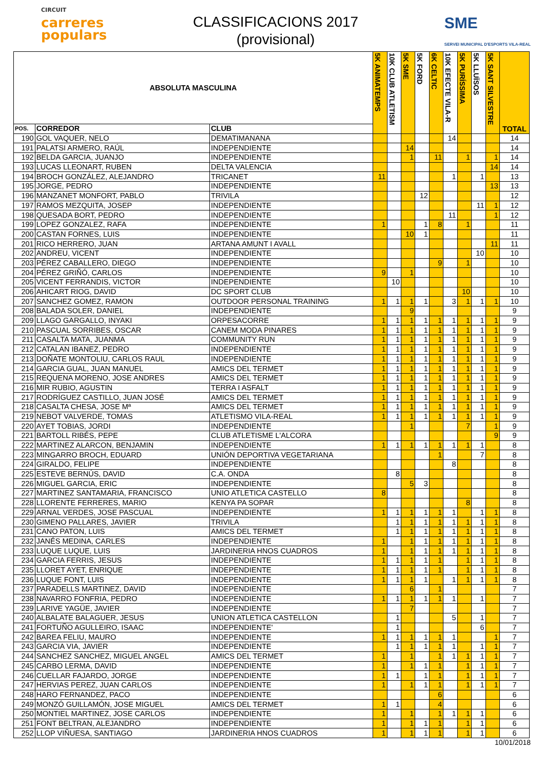CIRCUIT
carreres
populars
CLASSIFICACIONS 2017
(provisional)
SME
SERVEI MUNICIPAL D'ESPORTS VILA-REAL
| ABSOLUTA MASCULINA | | | 5K ANIMATEMPS | 10K CLUB ATLETISM | 5K SME | 5K FORD | 6K CELTIC | 10K EFECTE VILA-R | 5K PURÍSSIMA | 5K LLUÏSOS | 5K SANT SILVESTRE | TOTAL |
| --- | --- | --- | --- | --- | --- | --- | --- | --- | --- | --- | --- | --- |
| POS. | CORREDOR | CLUB | | | | | | | | | | |
| 190 | GOL VAQUER, NELO | DEMATIMANANA | | | | | | 14 | | | | 14 |
| 191 | PALATSI ARMERO, RAÚL | INDEPENDIENTE | | | 14 | | | | | | | 14 |
| 192 | BELDA GARCIA, JUANJO | INDEPENDIENTE | | | 1 | | 11 | | 1 | | 1 | 14 |
| 193 | LUCAS LLEONART, RUBEN | DELTA VALENCIA | | | | | | | | | 14 | 14 |
| 194 | BROCH GONZÁLEZ, ALEJANDRO | TRICANET | 11 | | | | | 1 | | 1 | | 13 |
| 195 | JORGE, PEDRO | INDEPENDIENTE | | | | | | | | | 13 | 13 |
| 196 | MANZANET MONFORT, PABLO | TRIVILA | | | | 12 | | | | | | 12 |
| 197 | RAMOS MEZQUITA, JOSEP | INDEPENDIENTE | | | | | | | | 11 | 1 | 12 |
| 198 | QUESADA BORT, PEDRO | INDEPENDIENTE | | | | | | 11 | | | 1 | 12 |
| 199 | LOPEZ GONZALEZ, RAFA | INDEPENDIENTE | 1 | | | 1 | 8 | | 1 | | | 11 |
| 200 | CASTAN FORNES, LUIS | INDEPENDIENTE | | | 10 | 1 | | | | | | 11 |
| 201 | RICO HERRERO, JUAN | ARTANA AMUNT I AVALL | | | | | | | | | 11 | 11 |
| 202 | ANDREU, VICENT | INDEPENDIENTE | | | | | | | | 10 | | 10 |
| 203 | PÉREZ CABALLERO, DIEGO | INDEPENDIENTE | | | | | 9 | | 1 | | | 10 |
| 204 | PÉREZ GRIÑÓ, CARLOS | INDEPENDIENTE | 9 | | 1 | | | | | | | 10 |
| 205 | VICENT FERRANDIS, VICTOR | INDEPENDIENTE | | 10 | | | | | | | | 10 |
| 206 | AHICART RIOG, DAVID | DC SPORT CLUB | | | | | | | 10 | | | 10 |
| 207 | SANCHEZ GOMEZ, RAMON | OUTDOOR PERSONAL TRAINING | 1 | 1 | 1 | 1 | | 3 | 1 | 1 | 1 | 10 |
| 208 | BALADA SOLER, DANIEL | INDEPENDIENTE | | | 9 | | | | | | | 9 |
| 209 | LLAGO GARGALLO, INYAKI | ORPESACORRE | 1 | 1 | 1 | 1 | 1 | 1 | 1 | 1 | 1 | 9 |
| 210 | PASCUAL SORRIBES, OSCAR | CANEM MODA PINARES | 1 | 1 | 1 | 1 | 1 | 1 | 1 | 1 | 1 | 9 |
| 211 | CASALTA MATA, JUANMA | COMMUNITY RUN | 1 | 1 | 1 | 1 | 1 | 1 | 1 | 1 | 1 | 9 |
| 212 | CATALAN IBANEZ, PEDRO | INDEPENDIENTE | 1 | 1 | 1 | 1 | 1 | 1 | 1 | 1 | 1 | 9 |
| 213 | DOÑATE MONTOLIU, CARLOS RAUL | INDEPENDIENTE | 1 | 1 | 1 | 1 | 1 | 1 | 1 | 1 | 1 | 9 |
| 214 | GARCIA GUAL, JUAN MANUEL | AMICS DEL TERMET | 1 | 1 | 1 | 1 | 1 | 1 | 1 | 1 | 1 | 9 |
| 215 | REQUENA MORENO, JOSE ANDRES | AMICS DEL TERMET | 1 | 1 | 1 | 1 | 1 | 1 | 1 | 1 | 1 | 9 |
| 216 | MIR RUBIO, AGUSTIN | TERRA I ASFALT | 1 | 1 | 1 | 1 | 1 | 1 | 1 | 1 | 1 | 9 |
| 217 | RODRÍGUEZ CASTILLO, JUAN JOSÉ | AMICS DEL TERMET | 1 | 1 | 1 | 1 | 1 | 1 | 1 | 1 | 1 | 9 |
| 218 | CASALTA CHESA, JOSE Mª | AMICS DEL TERMET | 1 | 1 | 1 | 1 | 1 | 1 | 1 | 1 | 1 | 9 |
| 219 | NEBOT VALVERDE, TOMAS | ATLETISMO VILA-REAL | 1 | 1 | 1 | 1 | 1 | 1 | 1 | 1 | 1 | 9 |
| 220 | AYET TOBIAS, JORDI | INDEPENDIENTE | | | 1 | | | | 7 | | 1 | 9 |
| 221 | BARTOLL RIBÉS, PEPE | CLUB ATLETISME L'ALCORA | | | | | | | | | 9 | 9 |
| 222 | MARTINEZ ALARCON, BENJAMIN | INDEPENDIENTE | 1 | 1 | 1 | 1 | 1 | 1 | 1 | 1 | | 8 |
| 223 | MINGARRO BROCH, EDUARD | UNIÓN DEPORTIVA VEGETARIANA | | | | | 1 | | | 7 | | 8 |
| 224 | GIRALDO, FELIPE | INDEPENDIENTE | | | | | | 8 | | | | 8 |
| 225 | ESTEVE BERNÚS, DAVID | C.A. ONDA | | 8 | | | | | | | | 8 |
| 226 | MIGUEL GARCIA, ERIC | INDEPENDIENTE | | | 5 | 3 | | | | | | 8 |
| 227 | MARTINEZ SANTAMARIA, FRANCISCO | UNIO ATLETICA CASTELLO | 8 | | | | | | | | | 8 |
| 228 | LLORENTE FERRERES, MARIO | KENYA PA SOPAR | | | | | | | 8 | | | 8 |
| 229 | ARNAL VERDES, JOSE PASCUAL | INDEPENDIENTE | 1 | 1 | 1 | 1 | 1 | 1 | | 1 | 1 | 8 |
| 230 | GIMENO PALLARES, JAVIER | TRIVILA | | 1 | 1 | 1 | 1 | 1 | 1 | 1 | 1 | 8 |
| 231 | CANO PATON, LUIS | AMICS DEL TERMET | | 1 | 1 | 1 | 1 | 1 | 1 | 1 | 1 | 8 |
| 232 | JANÉS MEDINA, CARLES | INDEPENDIENTE | 1 | | 1 | 1 | 1 | 1 | 1 | 1 | 1 | 8 |
| 233 | LUQUE LUQUE, LUIS | JARDINERIA HNOS CUADROS | 1 | | 1 | 1 | 1 | 1 | 1 | 1 | 1 | 8 |
| 234 | GARCIA FERRIS, JESUS | INDEPENDIENTE | 1 | 1 | 1 | 1 | 1 | | 1 | 1 | 1 | 8 |
| 235 | LLORET AYET, ENRIQUE | INDEPENDIENTE | 1 | 1 | 1 | 1 | 1 | | 1 | 1 | 1 | 8 |
| 236 | LUQUE FONT, LUIS | INDEPENDIENTE | 1 | 1 | 1 | 1 | | 1 | 1 | 1 | 1 | 8 |
| 237 | PARADELLS MARTINEZ, DAVID | INDEPENDIENTE | | | 6 | | 1 | | | | | 7 |
| 238 | NAVARRO FONFRIA, PEDRO | INDEPENDIENTE | 1 | 1 | 1 | 1 | 1 | 1 | | 1 | | 7 |
| 239 | LARIVE YAGÜE, JAVIER | INDEPENDIENTE | | | 7 | | | | | | | 7 |
| 240 | ALBALATE BALAGUER, JESUS | UNION ATLETICA CASTELLON | | 1 | | | | 5 | | 1 | | 7 |
| 241 | FORTUÑO AGULLEIRO, ISAAC | INDEPENDIENTE' | | 1 | | | | | | 6 | | 7 |
| 242 | BAREA FELIU, MAURO | INDEPENDIENTE | 1 | 1 | 1 | 1 | 1 | 1 | | | 1 | 7 |
| 243 | GARCIA VIA, JAVIER | INDEPENDIENTE | | 1 | 1 | 1 | 1 | 1 | | 1 | 1 | 7 |
| 244 | SANCHEZ SANCHEZ, MIGUEL ANGEL | AMICS DEL TERMET | 1 | | 1 | | 1 | 1 | 1 | 1 | 1 | 7 |
| 245 | CARBO LERMA, DAVID | INDEPENDIENTE | 1 | | 1 | 1 | 1 | | 1 | 1 | 1 | 7 |
| 246 | CUELLAR FAJARDO, JORGE | INDEPENDIENTE | 1 | 1 | | 1 | 1 | | 1 | 1 | 1 | 7 |
| 247 | HERVIAS PEREZ, JUAN CARLOS | INDEPENDIENTE | 1 | | 1 | 1 | 1 | | 1 | 1 | 1 | 7 |
| 248 | HARO FERNANDEZ, PACO | INDEPENDIENTE | | | | | 6 | | | | | 6 |
| 249 | MONZÓ GUILLAMÓN, JOSE MIGUEL | AMICS DEL TERMET | 1 | 1 | | | 4 | | | | | 6 |
| 250 | MONTIEL MARTINEZ, JOSE CARLOS | INDEPENDIENTE | 1 | | 1 | | 1 | 1 | 1 | 1 | | 6 |
| 251 | FONT BELTRAN, ALEJANDRO | INDEPENDIENTE | 1 | | 1 | 1 | 1 | | 1 | 1 | | 6 |
| 252 | LLOP VIÑUESA, SANTIAGO | JARDINERIA HNOS CUADROS | 1 | | 1 | 1 | 1 | | 1 | 1 | | 6 |
10/01/2018